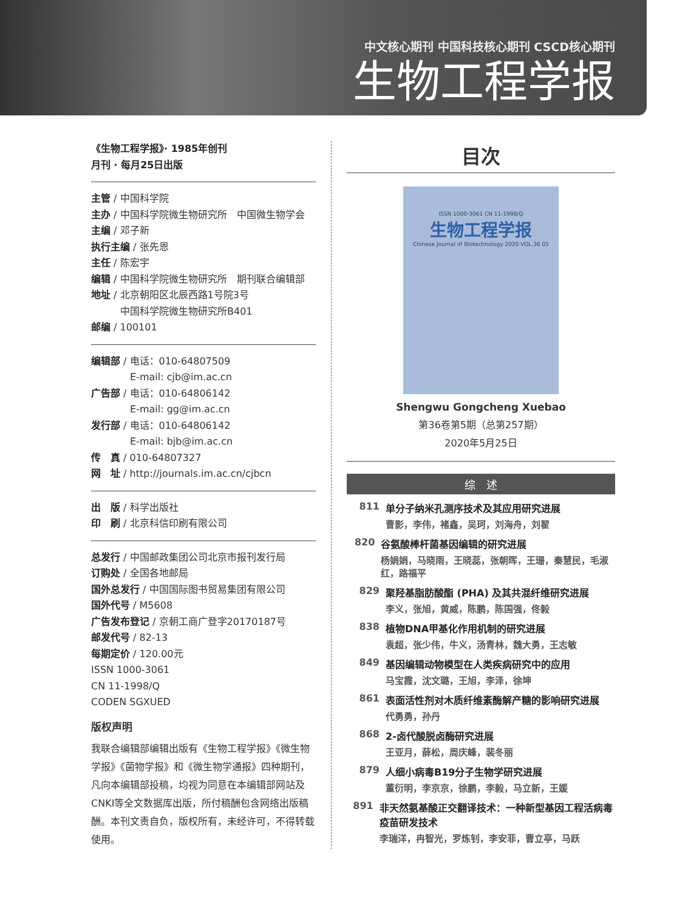中文核心期刊 中国科技核心期刊 CSCD核心期刊
生物工程学报
《生物工程学报》· 1985年创刊
月刊 · 每月25日出版
主管 / 中国科学院
主办 / 中国科学院微生物研究所　中国微生物学会
主编 / 邓子新
执行主编 / 张先恩
主任 / 陈宏宇
编辑 / 中国科学院微生物研究所　期刊联合编辑部
地址 / 北京朝阳区北辰西路1号院3号
　　　中国科学院微生物研究所B401
邮编 / 100101
编辑部 / 电话：010-64807509
　　　　E-mail: cjb@im.ac.cn
广告部 / 电话：010-64806142
　　　　E-mail: gg@im.ac.cn
发行部 / 电话：010-64806142
　　　　E-mail: bjb@im.ac.cn
传　真 / 010-64807327
网　址 / http://journals.im.ac.cn/cjbcn
出　版 / 科学出版社
印　刷 / 北京科信印刷有限公司
总发行 / 中国邮政集团公司北京市报刊发行局
订购处 / 全国各地邮局
国外总发行 / 中国国际图书贸易集团有限公司
国外代号 / M5608
广告发布登记 / 京朝工商广登字20170187号
邮发代号 / 82-13
每期定价 / 120.00元
ISSN 1000-3061
CN 11-1998/Q
CODEN SGXUED
版权声明
我联合编辑部编辑出版有《生物工程学报》《微生物学报》《菌物学报》和《微生物学通报》四种期刊，凡向本编辑部投稿，均视为同意在本编辑部网站及CNKI等全文数据库出版，所付稿酬包含网络出版稿酬。本刊文责自负，版权所有，未经许可，不得转载使用。
目次
ISSN 1000-3061 CN 11-1998/Q
生物工程学报
Chinese Journal of Biotechnology 2020 VOL.36 05
Shengwu Gongcheng Xuebao
第36卷第5期（总第257期）
2020年5月25日
综　述
811 单分子纳米孔测序技术及其应用研究进展
曹影，李伟，褚鑫，吴珂，刘海舟，刘翟
820 谷氨酸棒杆菌基因编辑的研究进展
杨娟娟，马晓雨，王晓蕊，张朝晖，王珊，秦慧民，毛淑红，路福平
829 聚羟基脂肪酸酯 (PHA) 及其共混纤维研究进展
李义，张旭，黄威，陈鹏，陈国强，佟毅
838 植物DNA甲基化作用机制的研究进展
袁超，张少伟，牛义，汤青林，魏大勇，王志敏
849 基因编辑动物模型在人类疾病研究中的应用
马宝霞，沈文璐，王旭，李泽，徐坤
861 表面活性剂对木质纤维素酶解产糖的影响研究进展
代勇勇，孙丹
868 2-卤代酸脱卤酶研究进展
王亚月，薛松，周庆峰，裴冬丽
879 人细小病毒B19分子生物学研究进展
董衍明，李京京，徐鹏，李毅，马立新，王媛
891 非天然氨基酸正交翻译技术：一种新型基因工程活病毒疫苗研发技术
李瑞洋，冉智光，罗炼钊，李安菲，曹立亭，马跃